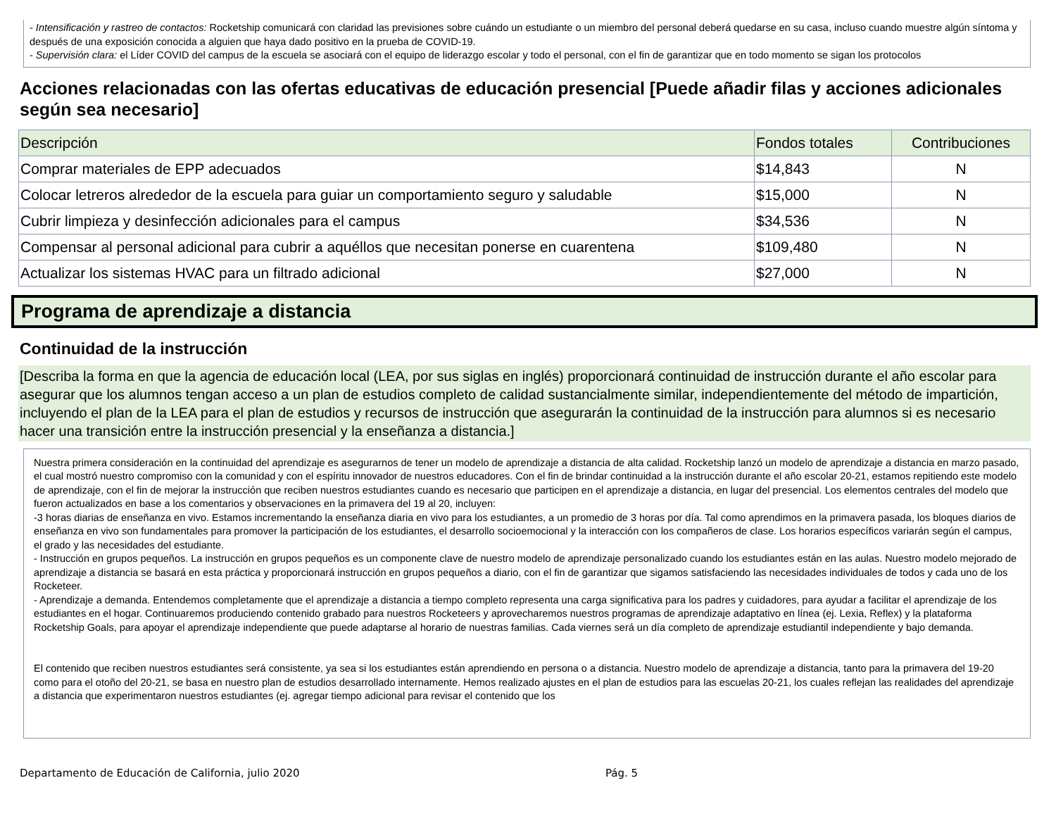- Intensificación y rastreo de contactos: Rocketship comunicará con claridad las previsiones sobre cuándo un estudiante o un miembro del personal deberá quedarse en su casa, incluso cuando muestre algún síntoma y después de una exposición conocida a alguien que haya dado positivo en la prueba de COVID-19.
- Supervisión clara: el Líder COVID del campus de la escuela se asociará con el equipo de liderazgo escolar y todo el personal, con el fin de garantizar que en todo momento se sigan los protocolos
Acciones relacionadas con las ofertas educativas de educación presencial [Puede añadir filas y acciones adicionales según sea necesario]
| Descripción | Fondos totales | Contribuciones |
| --- | --- | --- |
| Comprar materiales de EPP adecuados | $14,843 | N |
| Colocar letreros alrededor de la escuela para guiar un comportamiento seguro y saludable | $15,000 | N |
| Cubrir limpieza y desinfección adicionales para el campus | $34,536 | N |
| Compensar al personal adicional para cubrir a aquéllos que necesitan ponerse en cuarentena | $109,480 | N |
| Actualizar los sistemas HVAC para un filtrado adicional | $27,000 | N |
Programa de aprendizaje a distancia
Continuidad de la instrucción
[Describa la forma en que la agencia de educación local (LEA, por sus siglas en inglés) proporcionará continuidad de instrucción durante el año escolar para asegurar que los alumnos tengan acceso a un plan de estudios completo de calidad sustancialmente similar, independientemente del método de impartición, incluyendo el plan de la LEA para el plan de estudios y recursos de instrucción que asegurarán la continuidad de la instrucción para alumnos si es necesario hacer una transición entre la instrucción presencial y la enseñanza a distancia.]
Nuestra primera consideración en la continuidad del aprendizaje es asegurarnos de tener un modelo de aprendizaje a distancia de alta calidad. Rocketship lanzó un modelo de aprendizaje a distancia en marzo pasado, el cual mostró nuestro compromiso con la comunidad y con el espíritu innovador de nuestros educadores. Con el fin de brindar continuidad a la instrucción durante el año escolar 20-21, estamos repitiendo este modelo de aprendizaje, con el fin de mejorar la instrucción que reciben nuestros estudiantes cuando es necesario que participen en el aprendizaje a distancia, en lugar del presencial. Los elementos centrales del modelo que fueron actualizados en base a los comentarios y observaciones en la primavera del 19 al 20, incluyen:
-3 horas diarias de enseñanza en vivo. Estamos incrementando la enseñanza diaria en vivo para los estudiantes, a un promedio de 3 horas por día. Tal como aprendimos en la primavera pasada, los bloques diarios de enseñanza en vivo son fundamentales para promover la participación de los estudiantes, el desarrollo socioemocional y la interacción con los compañeros de clase. Los horarios específicos variarán según el campus, el grado y las necesidades del estudiante.
- Instrucción en grupos pequeños. La instrucción en grupos pequeños es un componente clave de nuestro modelo de aprendizaje personalizado cuando los estudiantes están en las aulas. Nuestro modelo mejorado de aprendizaje a distancia se basará en esta práctica y proporcionará instrucción en grupos pequeños a diario, con el fin de garantizar que sigamos satisfaciendo las necesidades individuales de todos y cada uno de los Rocketeer.
- Aprendizaje a demanda. Entendemos completamente que el aprendizaje a distancia a tiempo completo representa una carga significativa para los padres y cuidadores, para ayudar a facilitar el aprendizaje de los estudiantes en el hogar. Continuaremos produciendo contenido grabado para nuestros Rocketeers y aprovecharemos nuestros programas de aprendizaje adaptativo en línea (ej. Lexia, Reflex) y la plataforma Rocketship Goals, para apoyar el aprendizaje independiente que puede adaptarse al horario de nuestras familias. Cada viernes será un día completo de aprendizaje estudiantil independiente y bajo demanda.
El contenido que reciben nuestros estudiantes será consistente, ya sea si los estudiantes están aprendiendo en persona o a distancia. Nuestro modelo de aprendizaje a distancia, tanto para la primavera del 19-20 como para el otoño del 20-21, se basa en nuestro plan de estudios desarrollado internamente. Hemos realizado ajustes en el plan de estudios para las escuelas 20-21, los cuales reflejan las realidades del aprendizaje a distancia que experimentaron nuestros estudiantes (ej. agregar tiempo adicional para revisar el contenido que los
Departamento de Educación de California, julio 2020 Pág. 5